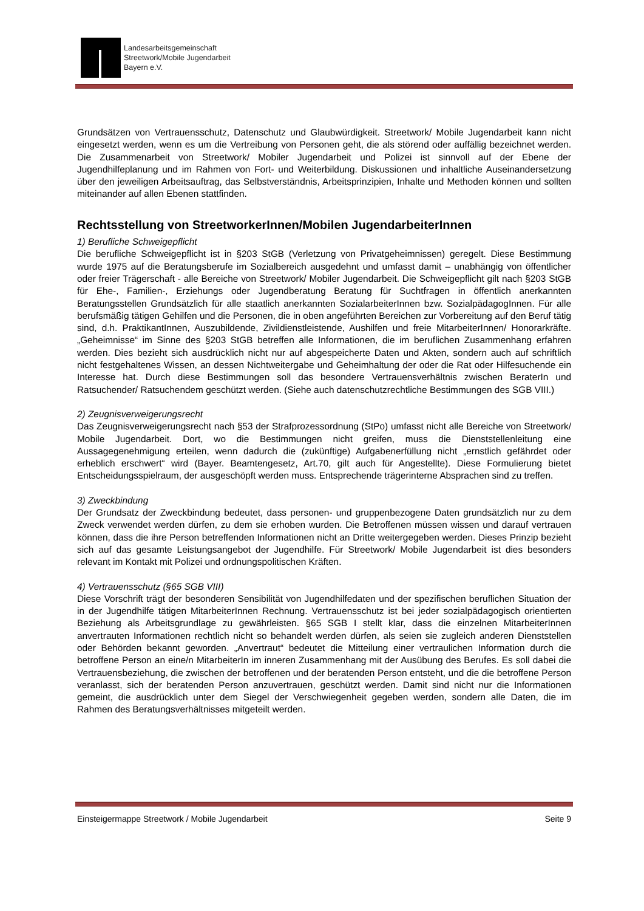Landesarbeitsgemeinschaft
Streetwork/Mobile Jugendarbeit
Bayern e.V.
Grundsätzen von Vertrauensschutz, Datenschutz und Glaubwürdigkeit. Streetwork/ Mobile Jugendarbeit kann nicht eingesetzt werden, wenn es um die Vertreibung von Personen geht, die als störend oder auffällig bezeichnet werden. Die Zusammenarbeit von Streetwork/ Mobiler Jugendarbeit und Polizei ist sinnvoll auf der Ebene der Jugendhilfeplanung und im Rahmen von Fort- und Weiterbildung. Diskussionen und inhaltliche Auseinandersetzung über den jeweiligen Arbeitsauftrag, das Selbstverständnis, Arbeitsprinzipien, Inhalte und Methoden können und sollten miteinander auf allen Ebenen stattfinden.
Rechtsstellung von StreetworkerInnen/Mobilen JugendarbeiterInnen
1) Berufliche Schweigepflicht
Die berufliche Schweigepflicht ist in §203 StGB (Verletzung von Privatgeheimnissen) geregelt. Diese Bestimmung wurde 1975 auf die Beratungsberufe im Sozialbereich ausgedehnt und umfasst damit – unabhängig von öffentlicher oder freier Trägerschaft - alle Bereiche von Streetwork/ Mobiler Jugendarbeit. Die Schweigepflicht gilt nach §203 StGB für Ehe-, Familien-, Erziehungs oder Jugendberatung Beratung für Suchtfragen in öffentlich anerkannten Beratungsstellen Grundsätzlich für alle staatlich anerkannten SozialarbeiterInnen bzw. SozialpädagogInnen. Für alle berufsmäßig tätigen Gehilfen und die Personen, die in oben angeführten Bereichen zur Vorbereitung auf den Beruf tätig sind, d.h. PraktikantInnen, Auszubildende, Zivildienstleistende, Aushilfen und freie MitarbeiterInnen/ Honorarkräfte. „Geheimnisse“ im Sinne des §203 StGB betreffen alle Informationen, die im beruflichen Zusammenhang erfahren werden. Dies bezieht sich ausdrücklich nicht nur auf abgespeicherte Daten und Akten, sondern auch auf schriftlich nicht festgehaltenes Wissen, an dessen Nichtweitergabe und Geheimhaltung der oder die Rat oder Hilfesuchende ein Interesse hat. Durch diese Bestimmungen soll das besondere Vertrauensverhältnis zwischen BeraterIn und Ratsuchender/ Ratsuchendem geschützt werden. (Siehe auch datenschutzrechtliche Bestimmungen des SGB VIII.)
2) Zeugnisverweigerungsrecht
Das Zeugnisverweigerungsrecht nach §53 der Strafprozessordnung (StPo) umfasst nicht alle Bereiche von Streetwork/ Mobile Jugendarbeit. Dort, wo die Bestimmungen nicht greifen, muss die Dienststellenleitung eine Aussagegenehmigung erteilen, wenn dadurch die (zukünftige) Aufgabenerfüllung nicht „ernstlich gefährdet oder erheblich erschwert“ wird (Bayer. Beamtengesetz, Art.70, gilt auch für Angestellte). Diese Formulierung bietet Entscheidungsspielraum, der ausgeschöpft werden muss. Entsprechende trägerinterne Absprachen sind zu treffen.
3) Zweckbindung
Der Grundsatz der Zweckbindung bedeutet, dass personen- und gruppenbezogene Daten grundsätzlich nur zu dem Zweck verwendet werden dürfen, zu dem sie erhoben wurden. Die Betroffenen müssen wissen und darauf vertrauen können, dass die ihre Person betreffenden Informationen nicht an Dritte weitergegeben werden. Dieses Prinzip bezieht sich auf das gesamte Leistungsangebot der Jugendhilfe. Für Streetwork/ Mobile Jugendarbeit ist dies besonders relevant im Kontakt mit Polizei und ordnungspolitischen Kräften.
4) Vertrauensschutz (§65 SGB VIII)
Diese Vorschrift trägt der besonderen Sensibilität von Jugendhilfedaten und der spezifischen beruflichen Situation der in der Jugendhilfe tätigen MitarbeiterInnen Rechnung. Vertrauensschutz ist bei jeder sozialpädagogisch orientierten Beziehung als Arbeitsgrundlage zu gewährleisten. §65 SGB I stellt klar, dass die einzelnen MitarbeiterInnen anvertrauten Informationen rechtlich nicht so behandelt werden dürfen, als seien sie zugleich anderen Dienststellen oder Behörden bekannt geworden. „Anvertraut“ bedeutet die Mitteilung einer vertraulichen Information durch die betroffene Person an eine/n MitarbeiterIn im inneren Zusammenhang mit der Ausübung des Berufes. Es soll dabei die Vertrauensbeziehung, die zwischen der betroffenen und der beratenden Person entsteht, und die die betroffene Person veranlasst, sich der beratenden Person anzuvertrauen, geschützt werden. Damit sind nicht nur die Informationen gemeint, die ausdrücklich unter dem Siegel der Verschwiegenheit gegeben werden, sondern alle Daten, die im Rahmen des Beratungsverhältnisses mitgeteilt werden.
Einsteigermappe Streetwork / Mobile Jugendarbeit Seite 9